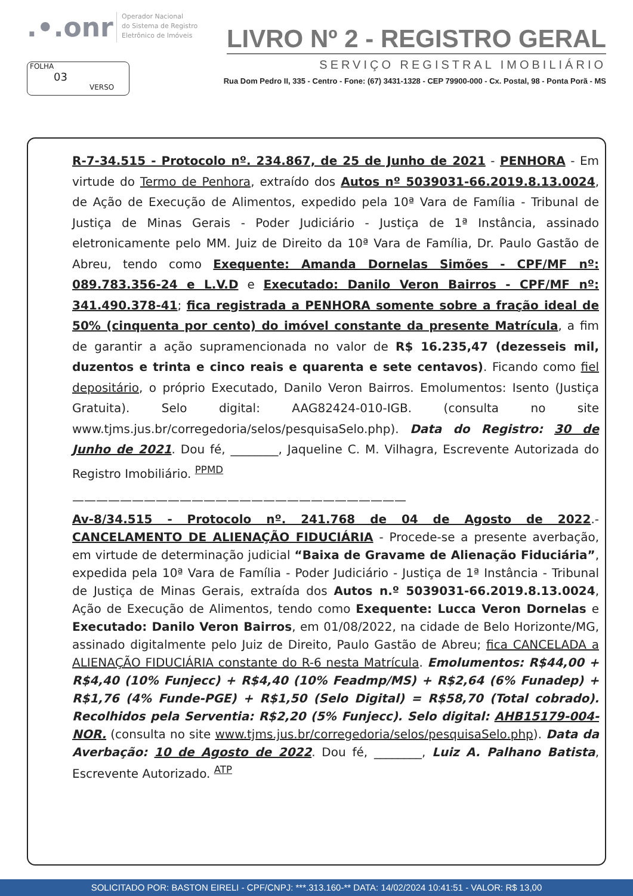.•.onr
Operador Nacional
do Sistema de Registro
Eletrônico de Imóveis
LIVRO Nº 2 - REGISTRO GERAL
SERVIÇO REGISTRAL IMOBILIÁRIO
Rua Dom Pedro II, 335 - Centro - Fone: (67) 3431-1328 - CEP 79900-000 - Cx. Postal, 98 - Ponta Porã - MS
FOLHA
03
VERSO
R-7-34.515 - Protocolo nº. 234.867, de 25 de Junho de 2021 - PENHORA - Em virtude do Termo de Penhora, extraído dos Autos nº 5039031-66.2019.8.13.0024, de Ação de Execução de Alimentos, expedido pela 10ª Vara de Família - Tribunal de Justiça de Minas Gerais - Poder Judiciário - Justiça de 1ª Instância, assinado eletronicamente pelo MM. Juiz de Direito da 10ª Vara de Família, Dr. Paulo Gastão de Abreu, tendo como Exequente: Amanda Dornelas Simões - CPF/MF nº: 089.783.356-24 e L.V.D e Executado: Danilo Veron Bairros - CPF/MF nº: 341.490.378-41; fica registrada a PENHORA somente sobre a fração ideal de 50% (cinquenta por cento) do imóvel constante da presente Matrícula, a fim de garantir a ação supramencionada no valor de R$ 16.235,47 (dezesseis mil, duzentos e trinta e cinco reais e quarenta e sete centavos). Ficando como fiel depositário, o próprio Executado, Danilo Veron Bairros. Emolumentos: Isento (Justiça Gratuita). Selo digital: AAG82424-010-IGB. (consulta no site www.tjms.jus.br/corregedoria/selos/pesquisaSelo.php). Data do Registro: 30 de Junho de 2021. Dou fé, ________, Jaqueline C. M. Vilhagra, Escrevente Autorizada do Registro Imobiliário. <sup>PPMD</sup>
————————————————————————————
Av-8/34.515 - Protocolo nº. 241.768 de 04 de Agosto de 2022.- CANCELAMENTO DE ALIENAÇÃO FIDUCIÁRIA - Procede-se a presente averbação, em virtude de determinação judicial “Baixa de Gravame de Alienação Fiduciária”, expedida pela 10ª Vara de Família - Poder Judiciário - Justiça de 1ª Instância - Tribunal de Justiça de Minas Gerais, extraída dos Autos n.º 5039031-66.2019.8.13.0024, Ação de Execução de Alimentos, tendo como Exequente: Lucca Veron Dornelas e Executado: Danilo Veron Bairros, em 01/08/2022, na cidade de Belo Horizonte/MG, assinado digitalmente pelo Juiz de Direito, Paulo Gastão de Abreu; fica CANCELADA a ALIENAÇÃO FIDUCIÁRIA constante do R-6 nesta Matrícula. Emolumentos: R$44,00 + R$4,40 (10% Funjecc) + R$4,40 (10% Feadmp/MS) + R$2,64 (6% Funadep) + R$1,76 (4% Funde-PGE) + R$1,50 (Selo Digital) = R$58,70 (Total cobrado). Recolhidos pela Serventia: R$2,20 (5% Funjecc). Selo digital: AHB15179-004-NOR. (consulta no site www.tjms.jus.br/corregedoria/selos/pesquisaSelo.php). Data da Averbação: 10 de Agosto de 2022. Dou fé, ________, Luiz A. Palhano Batista, Escrevente Autorizado. <sup>ATP</sup>
SOLICITADO POR: BASTON EIRELI - CPF/CNPJ: ***.313.160-** DATA: 14/02/2024 10:41:51 - VALOR: R$ 13,00